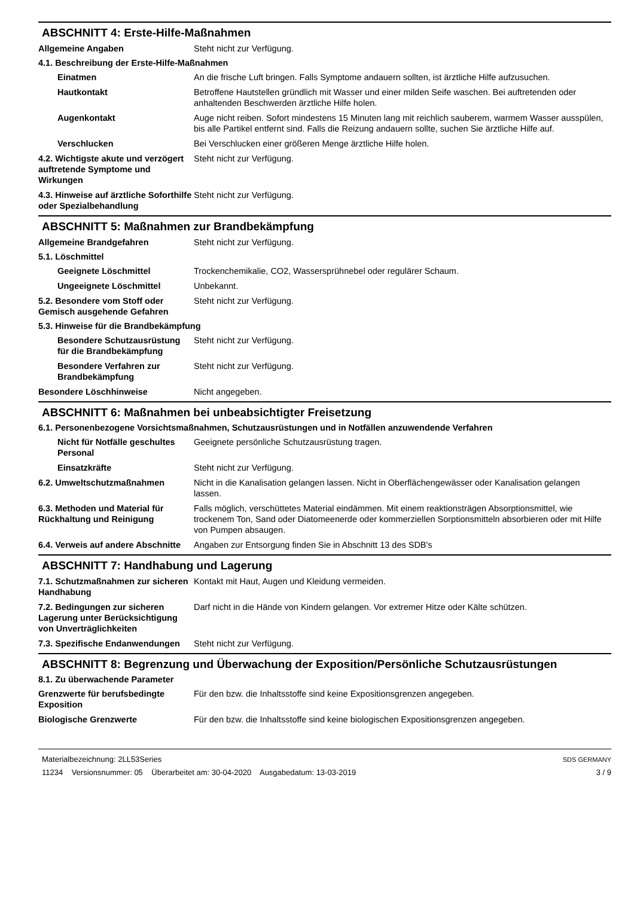ABSCHNITT 4: Erste-Hilfe-Maßnahmen
Allgemeine Angaben Steht nicht zur Verfügung.
4.1. Beschreibung der Erste-Hilfe-Maßnahmen
Einatmen An die frische Luft bringen. Falls Symptome andauern sollten, ist ärztliche Hilfe aufzusuchen.
Hautkontakt Betroffene Hautstellen gründlich mit Wasser und einer milden Seife waschen. Bei auftretenden oder anhaltenden Beschwerden ärztliche Hilfe holen.
Augenkontakt Auge nicht reiben. Sofort mindestens 15 Minuten lang mit reichlich sauberem, warmem Wasser ausspülen, bis alle Partikel entfernt sind. Falls die Reizung andauern sollte, suchen Sie ärztliche Hilfe auf.
Verschlucken Bei Verschlucken einer größeren Menge ärztliche Hilfe holen.
4.2. Wichtigste akute und verzögert auftretende Symptome und Wirkungen
Steht nicht zur Verfügung.
4.3. Hinweise auf ärztliche Soforthilfe oder Spezialbehandlung
Steht nicht zur Verfügung.
ABSCHNITT 5: Maßnahmen zur Brandbekämpfung
Allgemeine Brandgefahren Steht nicht zur Verfügung.
5.1. Löschmittel
Geeignete Löschmittel Trockenchemikalie, CO2, Wassersprühnebel oder regulärer Schaum.
Ungeeignete Löschmittel Unbekannt.
5.2. Besondere vom Stoff oder Gemisch ausgehende Gefahren
Steht nicht zur Verfügung.
5.3. Hinweise für die Brandbekämpfung
Besondere Schutzausrüstung für die Brandbekämpfung
Steht nicht zur Verfügung.
Besondere Verfahren zur Brandbekämpfung
Steht nicht zur Verfügung.
Besondere Löschhinweise Nicht angegeben.
ABSCHNITT 6: Maßnahmen bei unbeabsichtigter Freisetzung
6.1. Personenbezogene Vorsichtsmaßnahmen, Schutzausrüstungen und in Notfällen anzuwendende Verfahren
Nicht für Notfälle geschultes Personal
Geeignete persönliche Schutzausrüstung tragen.
Einsatzkräfte Steht nicht zur Verfügung.
6.2. Umweltschutzmaßnahmen Nicht in die Kanalisation gelangen lassen. Nicht in Oberflächengewässer oder Kanalisation gelangen lassen.
6.3. Methoden und Material für Rückhaltung und Reinigung
Falls möglich, verschüttetes Material eindämmen. Mit einem reaktionsträgen Absorptionsmittel, wie trockenem Ton, Sand oder Diatomeenerde oder kommerziellen Sorptionsmitteln absorbieren oder mit Hilfe von Pumpen absaugen.
6.4. Verweis auf andere Abschnitte
Angaben zur Entsorgung finden Sie in Abschnitt 13 des SDB's
ABSCHNITT 7: Handhabung und Lagerung
7.1. Schutzmaßnahmen zur sicheren Handhabung
Kontakt mit Haut, Augen und Kleidung vermeiden.
7.2. Bedingungen zur sicheren Lagerung unter Berücksichtigung von Unverträglichkeiten
Darf nicht in die Hände von Kindern gelangen. Vor extremer Hitze oder Kälte schützen.
7.3. Spezifische Endanwendungen
Steht nicht zur Verfügung.
ABSCHNITT 8: Begrenzung und Überwachung der Exposition/Persönliche Schutzausrüstungen
8.1. Zu überwachende Parameter
Grenzwerte für berufsbedingte Exposition
Für den bzw. die Inhaltsstoffe sind keine Expositionsgrenzen angegeben.
Biologische Grenzwerte Für den bzw. die Inhaltsstoffe sind keine biologischen Expositionsgrenzen angegeben.
Materialbezeichnung: 2LL53Series
11234 Versionsnummer: 05 Überarbeitet am: 30-04-2020 Ausgabedatum: 13-03-2019
SDS GERMANY
3 / 9